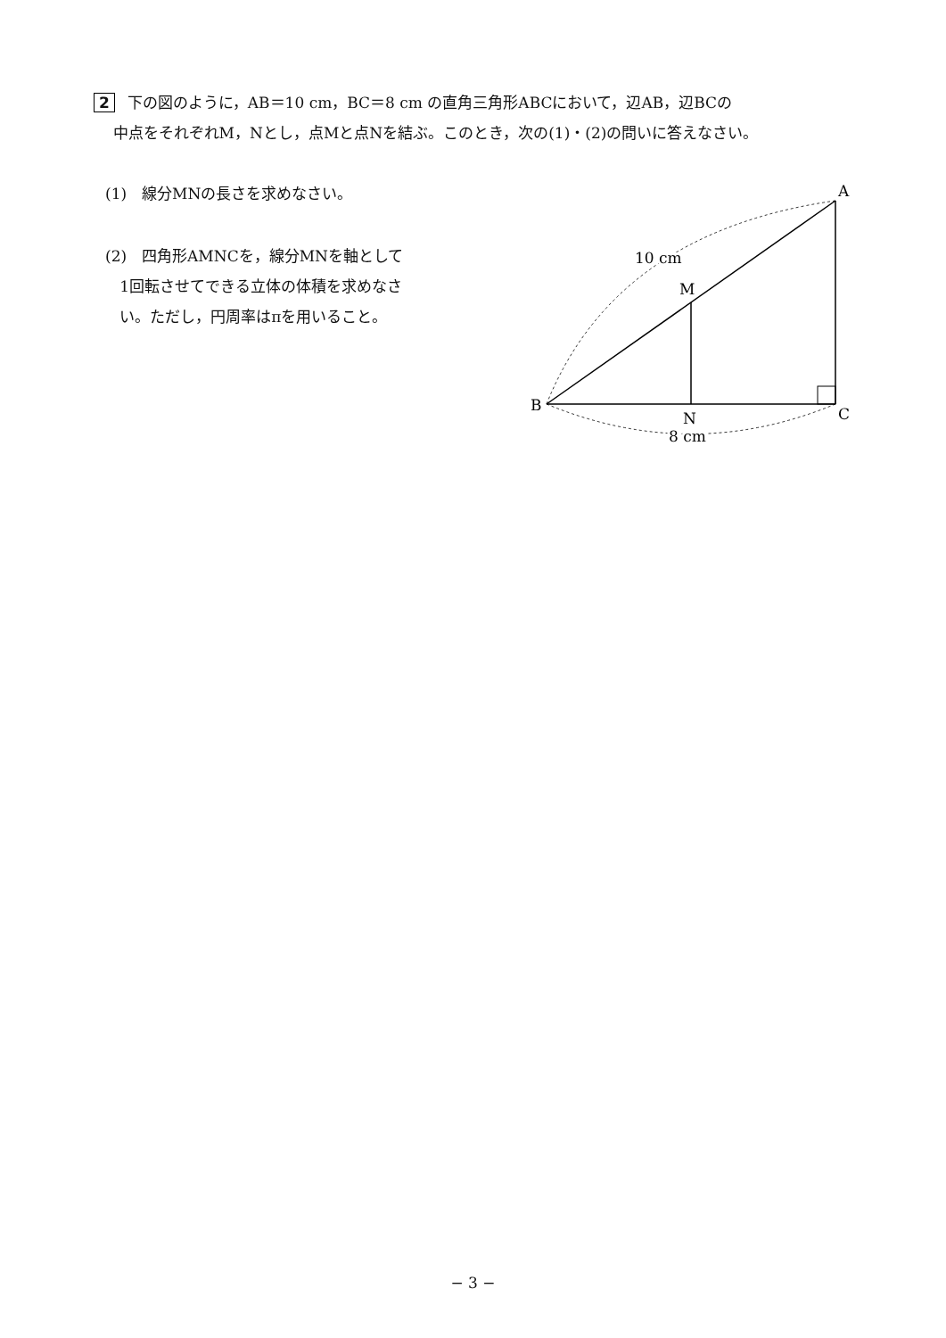2 下の図のように，AB＝10 cm，BC＝8 cm の直角三角形ABCにおいて，辺AB，辺BCの
中点をそれぞれM，Nとし，点Mと点Nを結ぶ。このとき，次の(1)・(2)の問いに答えなさい。
(1)　線分MNの長さを求めなさい。
(2)　四角形AMNCを，線分MNを軸として
1回転させてできる立体の体積を求めなさ
い。ただし，円周率はπを用いること。
A
B
C
M
N
10 cm
8 cm
− 3 −